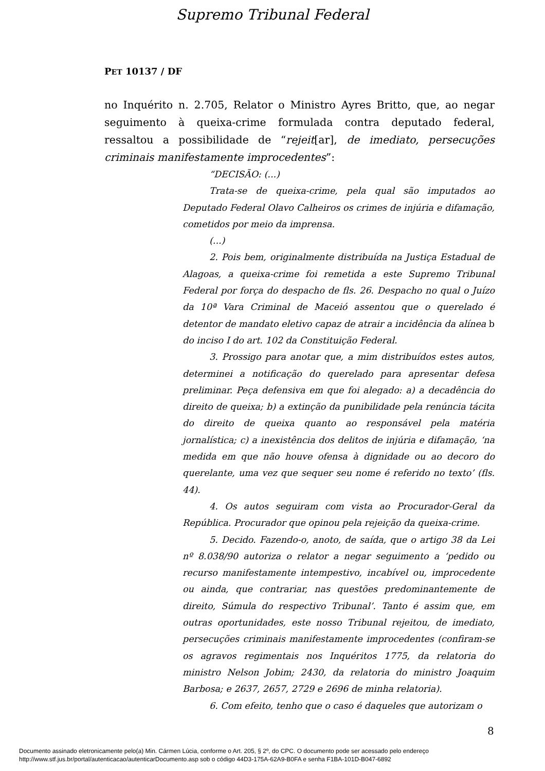Supremo Tribunal Federal
PET 10137 / DF
no Inquérito n. 2.705, Relator o Ministro Ayres Britto, que, ao negar seguimento à queixa-crime formulada contra deputado federal, ressaltou a possibilidade de “rejeit[ar], de imediato, persecuções criminais manifestamente improcedentes”:
“DECISÃO: (...)
Trata-se de queixa-crime, pela qual são imputados ao Deputado Federal Olavo Calheiros os crimes de injúria e difamação, cometidos por meio da imprensa.
(...)
2. Pois bem, originalmente distribuída na Justiça Estadual de Alagoas, a queixa-crime foi remetida a este Supremo Tribunal Federal por força do despacho de fls. 26. Despacho no qual o Juízo da 10ª Vara Criminal de Maceió assentou que o querelado é detentor de mandato eletivo capaz de atrair a incidência da alínea b do inciso I do art. 102 da Constituição Federal.
3. Prossigo para anotar que, a mim distribuídos estes autos, determinei a notificação do querelado para apresentar defesa preliminar. Peça defensiva em que foi alegado: a) a decadência do direito de queixa; b) a extinção da punibilidade pela renúncia tácita do direito de queixa quanto ao responsável pela matéria jornalística; c) a inexistência dos delitos de injúria e difamação, ‘na medida em que não houve ofensa à dignidade ou ao decoro do querelante, uma vez que sequer seu nome é referido no texto’ (fls. 44).
4. Os autos seguiram com vista ao Procurador-Geral da República. Procurador que opinou pela rejeição da queixa-crime.
5. Decido. Fazendo-o, anoto, de saída, que o artigo 38 da Lei nº 8.038/90 autoriza o relator a negar seguimento a ‘pedido ou recurso manifestamente intempestivo, incabível ou, improcedente ou ainda, que contrariar, nas questões predominantemente de direito, Súmula do respectivo Tribunal’. Tanto é assim que, em outras oportunidades, este nosso Tribunal rejeitou, de imediato, persecuções criminais manifestamente improcedentes (confiram-se os agravos regimentais nos Inquéritos 1775, da relatoria do ministro Nelson Jobim; 2430, da relatoria do ministro Joaquim Barbosa; e 2637, 2657, 2729 e 2696 de minha relatoria).
6. Com efeito, tenho que o caso é daqueles que autorizam o
8
Documento assinado eletronicamente pelo(a) Min. Cármen Lúcia, conforme o Art. 205, § 2º, do CPC. O documento pode ser acessado pelo endereço
http://www.stf.jus.br/portal/autenticacao/autenticarDocumento.asp sob o código 44D3-175A-62A9-B0FA e senha F1BA-101D-B047-6892